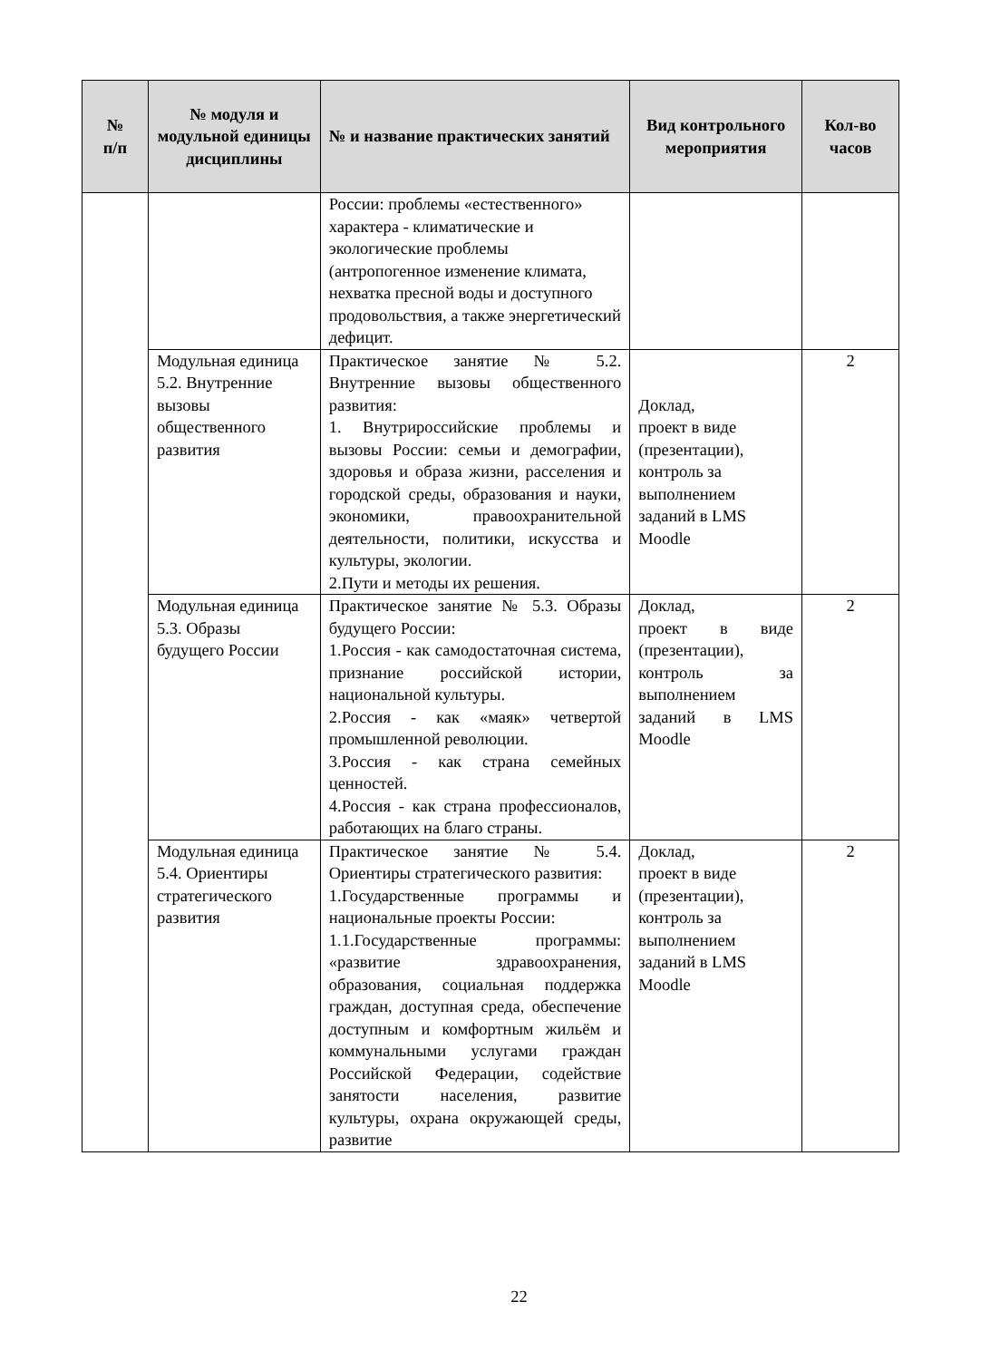| № п/п | № модуля и модульной единицы дисциплины | № и название практических занятий | Вид контрольного мероприятия | Кол-во часов |
| --- | --- | --- | --- | --- |
| | | России: проблемы «естественного» характера - климатические и экологические проблемы (антропогенное изменение климата, нехватка пресной воды и доступного продовольствия, а также энергетический дефицит. | | |
| | Модульная единица 5.2. Внутренние вызовы общественного развития | Практическое занятие № 5.2. Внутренние вызовы общественного развития: 1. Внутрироссийские проблемы и вызовы России: семьи и демографии, здоровья и образа жизни, расселения и городской среды, образования и науки, экономики, правоохранительной деятельности, политики, искусства и культуры, экологии. 2.Пути и методы их решения. | Доклад, проект в виде (презентации), контроль за выполнением заданий в LMS Moodle | 2 |
| | Модульная единица 5.3. Образы будущего России | Практическое занятие № 5.3. Образы будущего России: 1.Россия - как самодостаточная система, признание российской истории, национальной культуры. 2.Россия - как «маяк» четвертой промышленной революции. 3.Россия - как страна семейных ценностей. 4.Россия - как страна профессионалов, работающих на благо страны. | Доклад, проект в виде (презентации), контроль за выполнением заданий в LMS Moodle | 2 |
| | Модульная единица 5.4. Ориентиры стратегического развития | Практическое занятие № 5.4. Ориентиры стратегического развития: 1.Государственные программы и национальные проекты России: 1.1.Государственные программы: «развитие здравоохранения, образования, социальная поддержка граждан, доступная среда, обеспечение доступным и комфортным жильём и коммунальными услугами граждан Российской Федерации, содействие занятости населения, развитие культуры, охрана окружающей среды, развитие | Доклад, проект в виде (презентации), контроль за выполнением заданий в LMS Moodle | 2 |
22